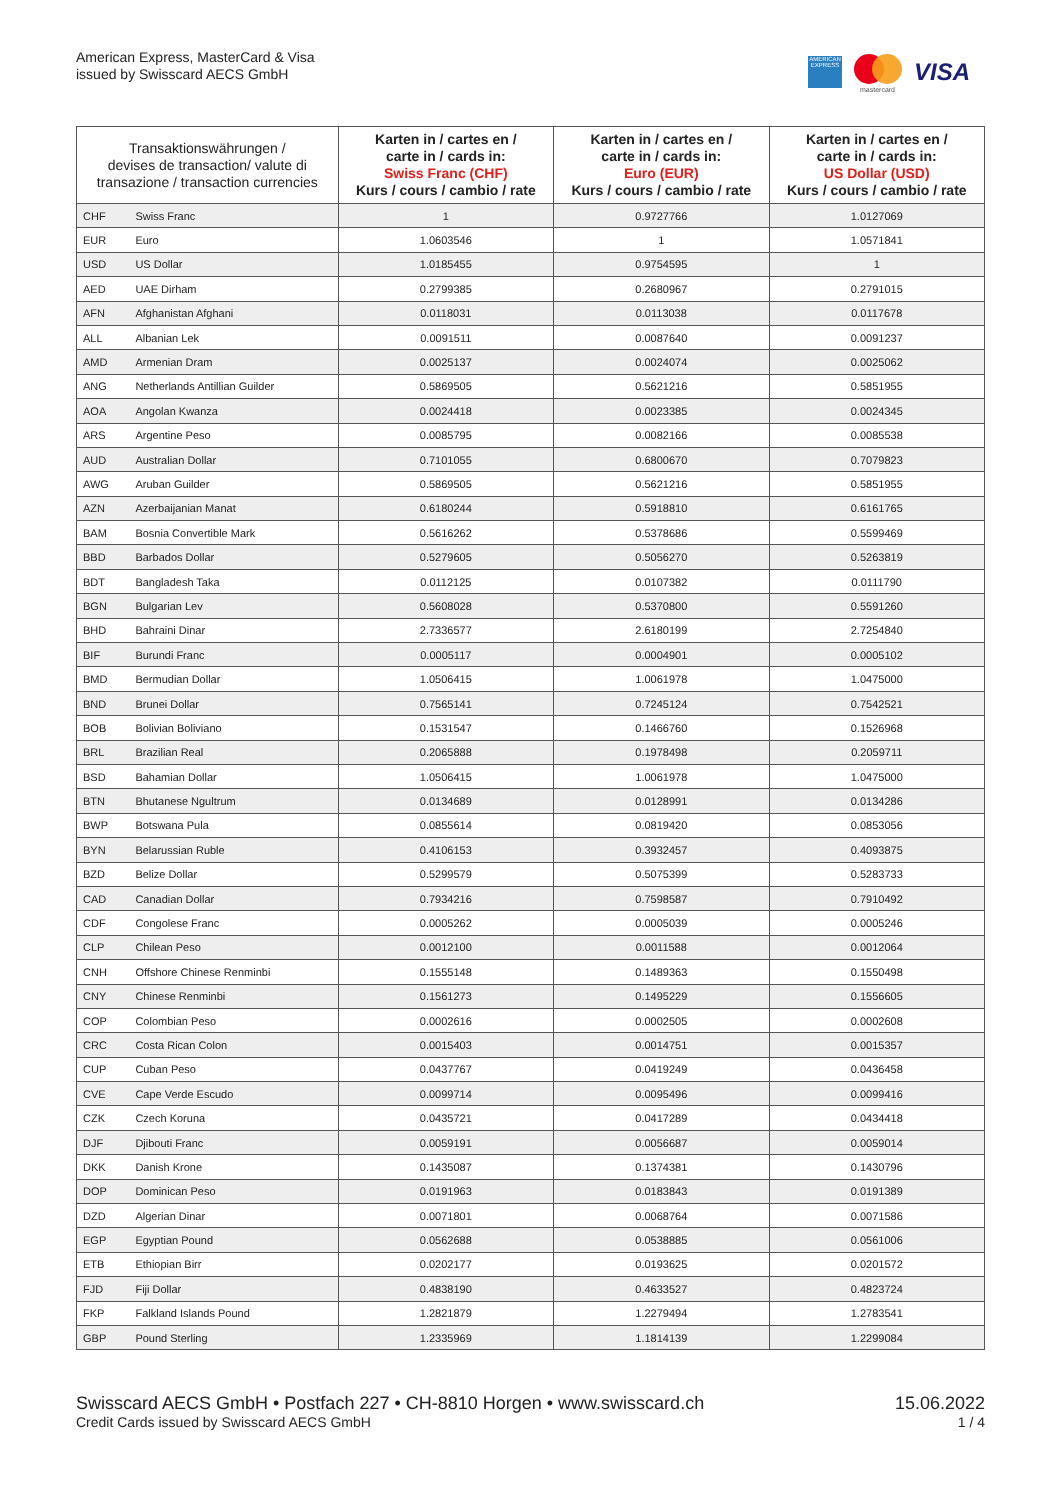American Express, MasterCard & Visa
issued by Swisscard AECS GmbH
AMERICAN EXPRESS
mastercard
VISA
| Transaktionswährungen / devises de transaction/ valute di transazione / transaction currencies | | Karten in / cartes en / carte in / cards in: Swiss Franc (CHF) Kurs / cours / cambio / rate | Karten in / cartes en / carte in / cards in: Euro (EUR) Kurs / cours / cambio / rate | Karten in / cartes en / carte in / cards in: US Dollar (USD) Kurs / cours / cambio / rate |
| --- | --- | --- | --- | --- |
| CHF | Swiss Franc | 1 | 0.9727766 | 1.0127069 |
| EUR | Euro | 1.0603546 | 1 | 1.0571841 |
| USD | US Dollar | 1.0185455 | 0.9754595 | 1 |
| AED | UAE Dirham | 0.2799385 | 0.2680967 | 0.2791015 |
| AFN | Afghanistan Afghani | 0.0118031 | 0.0113038 | 0.0117678 |
| ALL | Albanian Lek | 0.0091511 | 0.0087640 | 0.0091237 |
| AMD | Armenian Dram | 0.0025137 | 0.0024074 | 0.0025062 |
| ANG | Netherlands Antillian Guilder | 0.5869505 | 0.5621216 | 0.5851955 |
| AOA | Angolan Kwanza | 0.0024418 | 0.0023385 | 0.0024345 |
| ARS | Argentine Peso | 0.0085795 | 0.0082166 | 0.0085538 |
| AUD | Australian Dollar | 0.7101055 | 0.6800670 | 0.7079823 |
| AWG | Aruban Guilder | 0.5869505 | 0.5621216 | 0.5851955 |
| AZN | Azerbaijanian Manat | 0.6180244 | 0.5918810 | 0.6161765 |
| BAM | Bosnia Convertible Mark | 0.5616262 | 0.5378686 | 0.5599469 |
| BBD | Barbados Dollar | 0.5279605 | 0.5056270 | 0.5263819 |
| BDT | Bangladesh Taka | 0.0112125 | 0.0107382 | 0.0111790 |
| BGN | Bulgarian Lev | 0.5608028 | 0.5370800 | 0.5591260 |
| BHD | Bahraini Dinar | 2.7336577 | 2.6180199 | 2.7254840 |
| BIF | Burundi Franc | 0.0005117 | 0.0004901 | 0.0005102 |
| BMD | Bermudian Dollar | 1.0506415 | 1.0061978 | 1.0475000 |
| BND | Brunei Dollar | 0.7565141 | 0.7245124 | 0.7542521 |
| BOB | Bolivian Boliviano | 0.1531547 | 0.1466760 | 0.1526968 |
| BRL | Brazilian Real | 0.2065888 | 0.1978498 | 0.2059711 |
| BSD | Bahamian Dollar | 1.0506415 | 1.0061978 | 1.0475000 |
| BTN | Bhutanese Ngultrum | 0.0134689 | 0.0128991 | 0.0134286 |
| BWP | Botswana Pula | 0.0855614 | 0.0819420 | 0.0853056 |
| BYN | Belarussian Ruble | 0.4106153 | 0.3932457 | 0.4093875 |
| BZD | Belize Dollar | 0.5299579 | 0.5075399 | 0.5283733 |
| CAD | Canadian Dollar | 0.7934216 | 0.7598587 | 0.7910492 |
| CDF | Congolese Franc | 0.0005262 | 0.0005039 | 0.0005246 |
| CLP | Chilean Peso | 0.0012100 | 0.0011588 | 0.0012064 |
| CNH | Offshore Chinese Renminbi | 0.1555148 | 0.1489363 | 0.1550498 |
| CNY | Chinese Renminbi | 0.1561273 | 0.1495229 | 0.1556605 |
| COP | Colombian Peso | 0.0002616 | 0.0002505 | 0.0002608 |
| CRC | Costa Rican Colon | 0.0015403 | 0.0014751 | 0.0015357 |
| CUP | Cuban Peso | 0.0437767 | 0.0419249 | 0.0436458 |
| CVE | Cape Verde Escudo | 0.0099714 | 0.0095496 | 0.0099416 |
| CZK | Czech Koruna | 0.0435721 | 0.0417289 | 0.0434418 |
| DJF | Djibouti Franc | 0.0059191 | 0.0056687 | 0.0059014 |
| DKK | Danish Krone | 0.1435087 | 0.1374381 | 0.1430796 |
| DOP | Dominican Peso | 0.0191963 | 0.0183843 | 0.0191389 |
| DZD | Algerian Dinar | 0.0071801 | 0.0068764 | 0.0071586 |
| EGP | Egyptian Pound | 0.0562688 | 0.0538885 | 0.0561006 |
| ETB | Ethiopian Birr | 0.0202177 | 0.0193625 | 0.0201572 |
| FJD | Fiji Dollar | 0.4838190 | 0.4633527 | 0.4823724 |
| FKP | Falkland Islands Pound | 1.2821879 | 1.2279494 | 1.2783541 |
| GBP | Pound Sterling | 1.2335969 | 1.1814139 | 1.2299084 |
Swisscard AECS GmbH • Postfach 227 • CH-8810 Horgen • www.swisscard.ch
Credit Cards issued by Swisscard AECS GmbH
15.06.2022
1 / 4